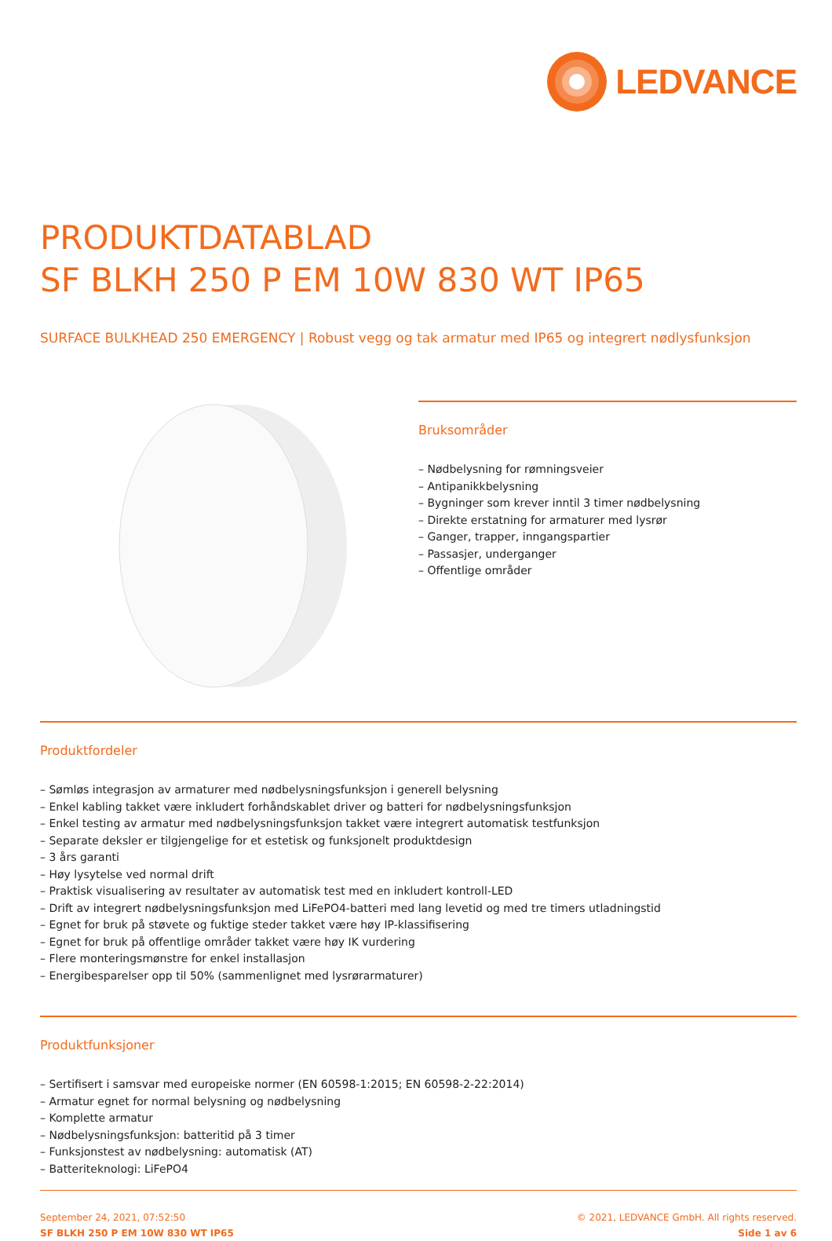LEDVANCE
PRODUKTDATABLAD
SF BLKH 250 P EM 10W 830 WT IP65
SURFACE BULKHEAD 250 EMERGENCY | Robust vegg og tak armatur med IP65 og integrert nødlysfunksjon
Bruksområder
– Nødbelysning for rømningsveier
– Antipanikkbelysning
– Bygninger som krever inntil 3 timer nødbelysning
– Direkte erstatning for armaturer med lysrør
– Ganger, trapper, inngangspartier
– Passasjer, underganger
– Offentlige områder
Produktfordeler
– Sømløs integrasjon av armaturer med nødbelysningsfunksjon i generell belysning
– Enkel kabling takket være inkludert forhåndskablet driver og batteri for nødbelysningsfunksjon
– Enkel testing av armatur med nødbelysningsfunksjon takket være integrert automatisk testfunksjon
– Separate deksler er tilgjengelige for et estetisk og funksjonelt produktdesign
– 3 års garanti
– Høy lysytelse ved normal drift
– Praktisk visualisering av resultater av automatisk test med en inkludert kontroll-LED
– Drift av integrert nødbelysningsfunksjon med LiFePO4-batteri med lang levetid og med tre timers utladningstid
– Egnet for bruk på støvete og fuktige steder takket være høy IP-klassifisering
– Egnet for bruk på offentlige områder takket være høy IK vurdering
– Flere monteringsmønstre for enkel installasjon
– Energibesparelser opp til 50% (sammenlignet med lysrørarmaturer)
Produktfunksjoner
– Sertifisert i samsvar med europeiske normer (EN 60598-1:2015; EN 60598-2-22:2014)
– Armatur egnet for normal belysning og nødbelysning
– Komplette armatur
– Nødbelysningsfunksjon: batteritid på 3 timer
– Funksjonstest av nødbelysning: automatisk (AT)
– Batteriteknologi: LiFePO4
September 24, 2021, 07:52:50
SF BLKH 250 P EM 10W 830 WT IP65
© 2021, LEDVANCE GmbH. All rights reserved.
Side 1 av 6